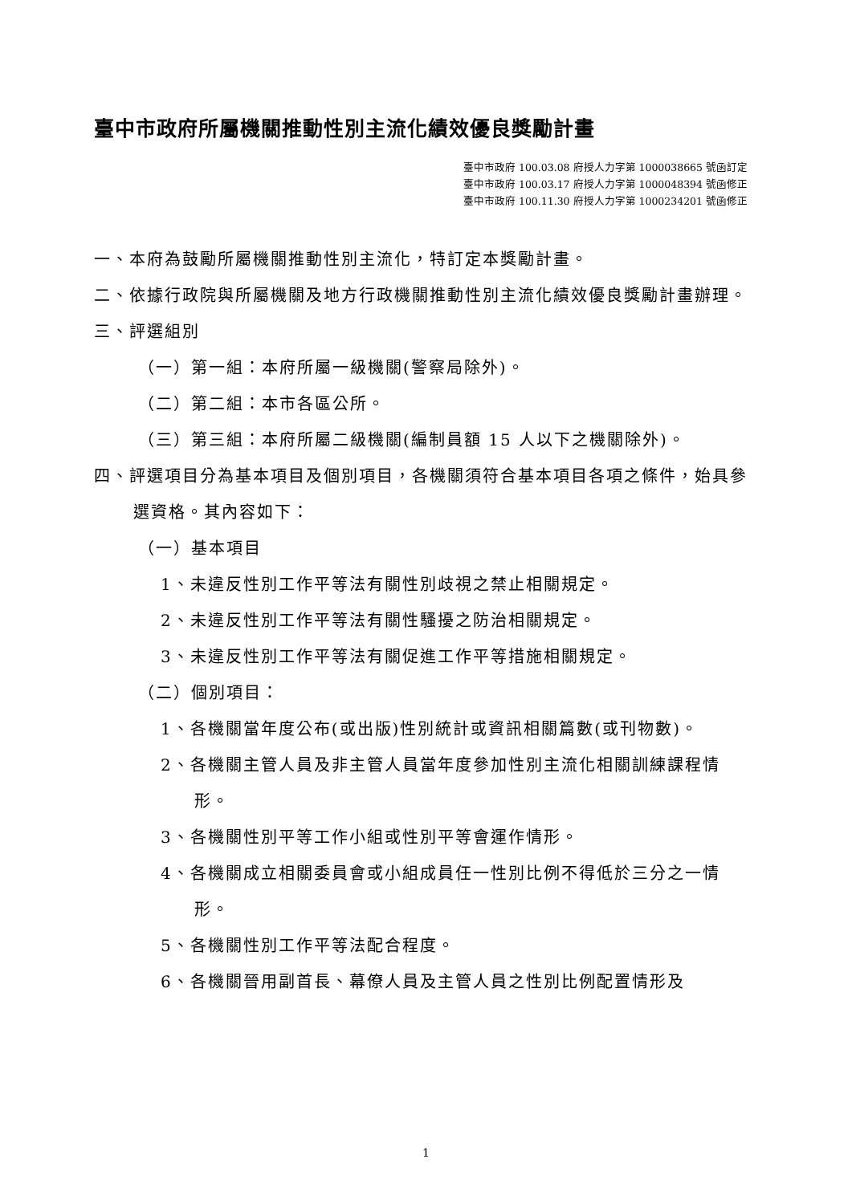臺中市政府所屬機關推動性別主流化績效優良獎勵計畫
臺中市政府 100.03.08 府授人力字第 1000038665 號函訂定
臺中市政府 100.03.17 府授人力字第 1000048394 號函修正
臺中市政府 100.11.30 府授人力字第 1000234201 號函修正
一、本府為鼓勵所屬機關推動性別主流化，特訂定本獎勵計畫。
二、依據行政院與所屬機關及地方行政機關推動性別主流化績效優良獎勵計畫辦理。
三、評選組別
（一）第一組：本府所屬一級機關(警察局除外)。
（二）第二組：本市各區公所。
（三）第三組：本府所屬二級機關(編制員額 15 人以下之機關除外)。
四、評選項目分為基本項目及個別項目，各機關須符合基本項目各項之條件，始具參選資格。其內容如下：
（一）基本項目
1、未違反性別工作平等法有關性別歧視之禁止相關規定。
2、未違反性別工作平等法有關性騷擾之防治相關規定。
3、未違反性別工作平等法有關促進工作平等措施相關規定。
（二）個別項目：
1、各機關當年度公布(或出版)性別統計或資訊相關篇數(或刊物數)。
2、各機關主管人員及非主管人員當年度參加性別主流化相關訓練課程情形。
3、各機關性別平等工作小組或性別平等會運作情形。
4、各機關成立相關委員會或小組成員任一性別比例不得低於三分之一情形。
5、各機關性別工作平等法配合程度。
6、各機關晉用副首長、幕僚人員及主管人員之性別比例配置情形及
1